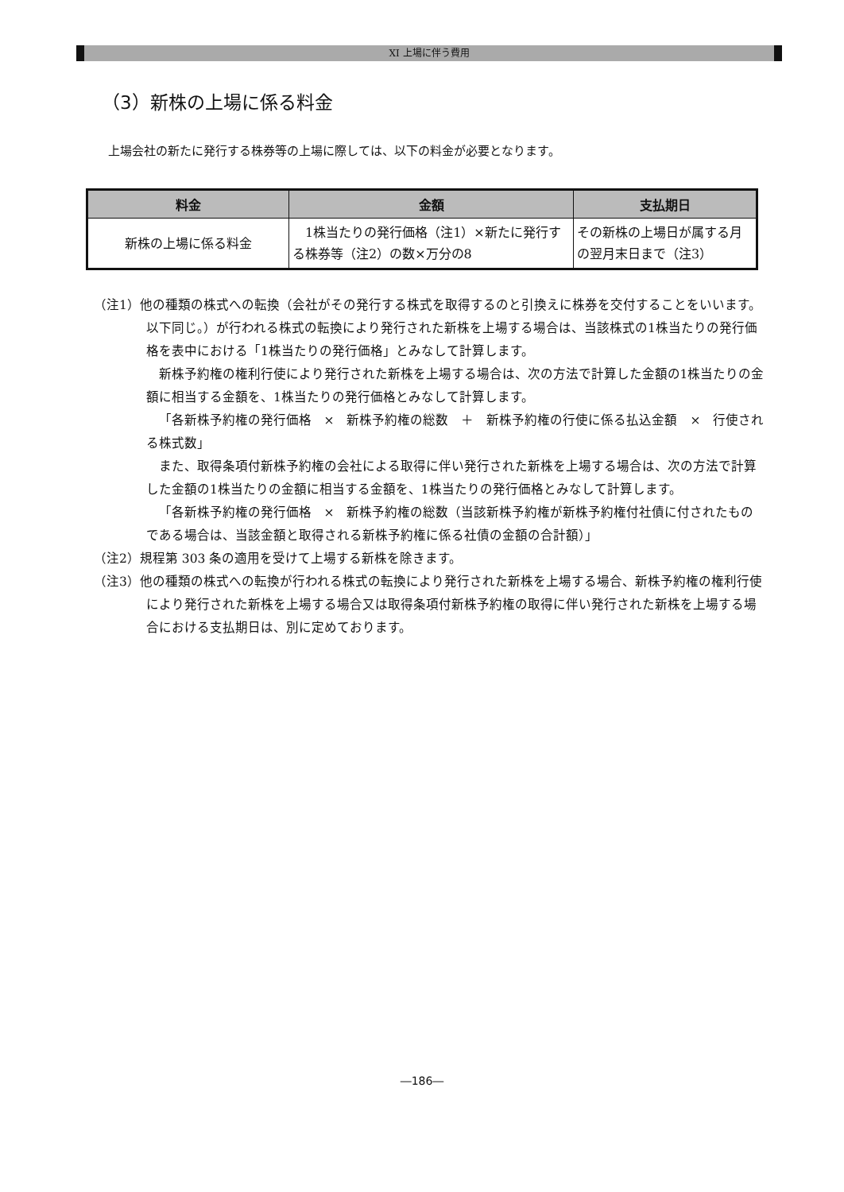XI 上場に伴う費用
（3）新株の上場に係る料金
上場会社の新たに発行する株券等の上場に際しては、以下の料金が必要となります。
| 料金 | 金額 | 支払期日 |
| --- | --- | --- |
| 新株の上場に係る料金 | 1株当たりの発行価格（注1）×新たに発行する株券等（注2）の数×万分の8 | その新株の上場日が属する月の翌月末日まで（注3） |
（注1）他の種類の株式への転換（会社がその発行する株式を取得するのと引換えに株券を交付することをいいます。以下同じ。）が行われる株式の転換により発行された新株を上場する場合は、当該株式の1株当たりの発行価格を表中における「1株当たりの発行価格」とみなして計算します。
新株予約権の権利行使により発行された新株を上場する場合は、次の方法で計算した金額の1株当たりの金額に相当する金額を、1株当たりの発行価格とみなして計算します。
「各新株予約権の発行価格　×　新株予約権の総数　＋　新株予約権の行使に係る払込金額　×　行使される株式数」
また、取得条項付新株予約権の会社による取得に伴い発行された新株を上場する場合は、次の方法で計算した金額の1株当たりの金額に相当する金額を、1株当たりの発行価格とみなして計算します。
「各新株予約権の発行価格　×　新株予約権の総数（当該新株予約権が新株予約権付社債に付されたものである場合は、当該金額と取得される新株予約権に係る社債の金額の合計額）」
（注2）規程第 303 条の適用を受けて上場する新株を除きます。
（注3）他の種類の株式への転換が行われる株式の転換により発行された新株を上場する場合、新株予約権の権利行使により発行された新株を上場する場合又は取得条項付新株予約権の取得に伴い発行された新株を上場する場合における支払期日は、別に定めております。
―186―